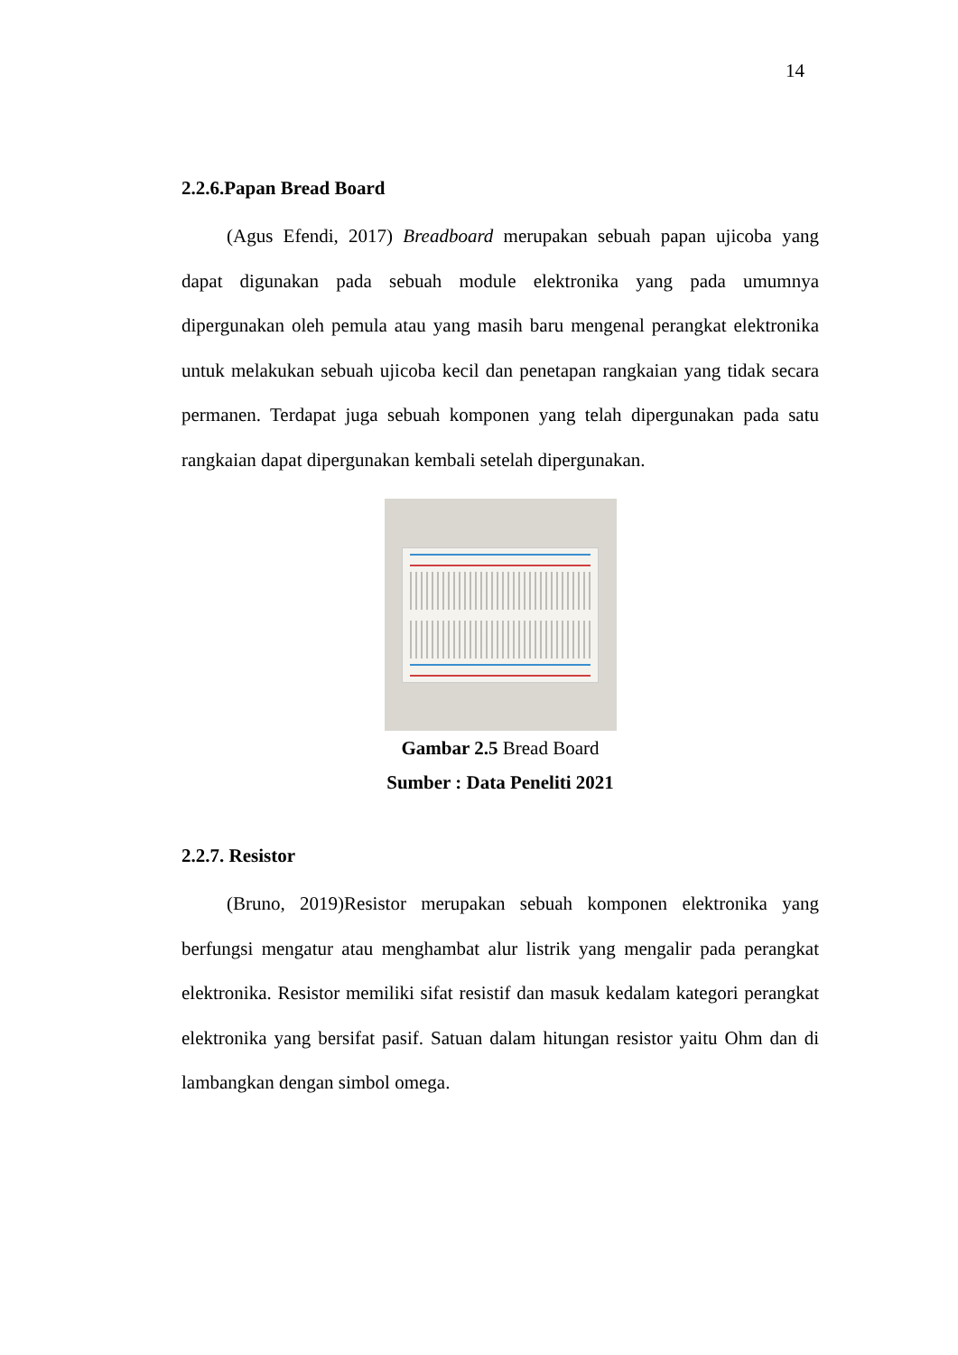14
2.2.6.Papan Bread Board
(Agus Efendi, 2017) Breadboard merupakan sebuah papan ujicoba yang dapat digunakan pada sebuah module elektronika yang pada umumnya dipergunakan oleh pemula atau yang masih baru mengenal perangkat elektronika untuk melakukan sebuah ujicoba kecil dan penetapan rangkaian yang tidak secara permanen. Terdapat juga sebuah komponen yang telah dipergunakan pada satu rangkaian dapat dipergunakan kembali setelah dipergunakan.
Gambar 2.5 Bread Board
Sumber : Data Peneliti 2021
2.2.7. Resistor
(Bruno, 2019)Resistor merupakan sebuah komponen elektronika yang berfungsi mengatur atau menghambat alur listrik yang mengalir pada perangkat elektronika. Resistor memiliki sifat resistif dan masuk kedalam kategori perangkat elektronika yang bersifat pasif. Satuan dalam hitungan resistor yaitu Ohm dan di lambangkan dengan simbol omega.